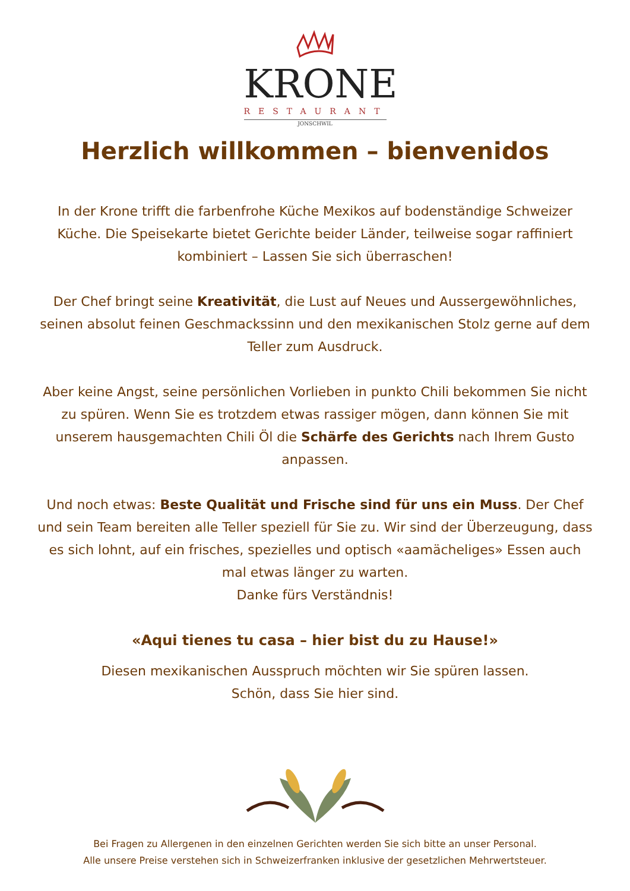KRONE
RESTAURANT
JONSCHWIL
Herzlich willkommen – bienvenidos
In der Krone trifft die farbenfrohe Küche Mexikos auf bodenständige Schweizer Küche. Die Speisekarte bietet Gerichte beider Länder, teilweise sogar raffiniert kombiniert – Lassen Sie sich überraschen!
Der Chef bringt seine Kreativität, die Lust auf Neues und Aussergewöhnliches, seinen absolut feinen Geschmackssinn und den mexikanischen Stolz gerne auf dem Teller zum Ausdruck.
Aber keine Angst, seine persönlichen Vorlieben in punkto Chili bekommen Sie nicht zu spüren. Wenn Sie es trotzdem etwas rassiger mögen, dann können Sie mit unserem hausgemachten Chili Öl die Schärfe des Gerichts nach Ihrem Gusto anpassen.
Und noch etwas: Beste Qualität und Frische sind für uns ein Muss. Der Chef und sein Team bereiten alle Teller speziell für Sie zu. Wir sind der Überzeugung, dass es sich lohnt, auf ein frisches, spezielles und optisch «aamächeliges» Essen auch mal etwas länger zu warten.
Danke fürs Verständnis!
«Aqui tienes tu casa – hier bist du zu Hause!»
Diesen mexikanischen Ausspruch möchten wir Sie spüren lassen.
Schön, dass Sie hier sind.
Bei Fragen zu Allergenen in den einzelnen Gerichten werden Sie sich bitte an unser Personal.
Alle unsere Preise verstehen sich in Schweizerfranken inklusive der gesetzlichen Mehrwertsteuer.